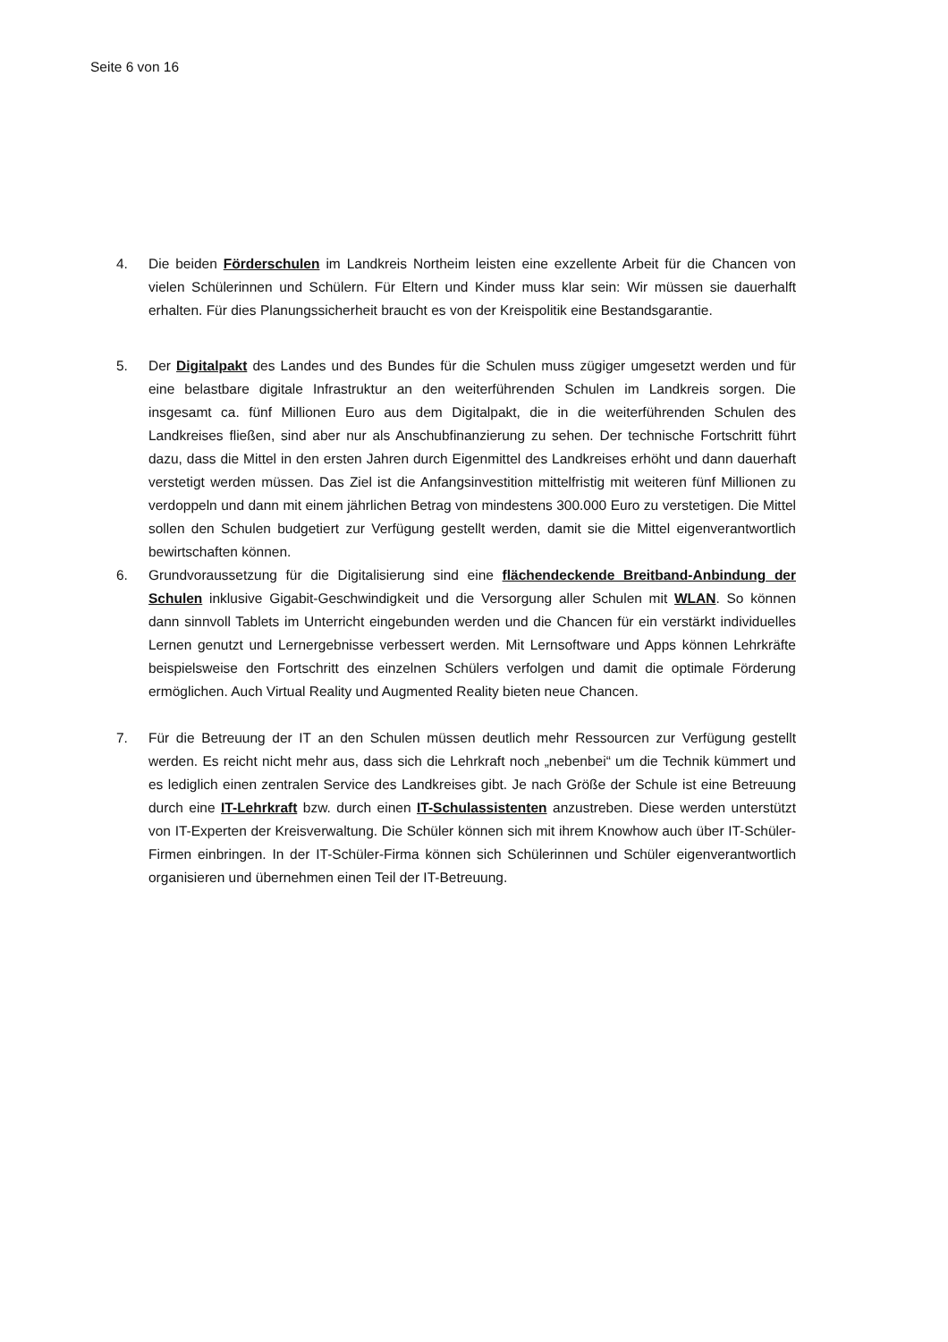Seite 6 von 16
4. Die beiden Förderschulen im Landkreis Northeim leisten eine exzellente Arbeit für die Chancen von vielen Schülerinnen und Schülern. Für Eltern und Kinder muss klar sein: Wir müssen sie dauerhalft erhalten. Für dies Planungssicherheit braucht es von der Kreispolitik eine Bestandsgarantie.
5. Der Digitalpakt des Landes und des Bundes für die Schulen muss zügiger umgesetzt werden und für eine belastbare digitale Infrastruktur an den weiterführenden Schulen im Landkreis sorgen. Die insgesamt ca. fünf Millionen Euro aus dem Digitalpakt, die in die weiterführenden Schulen des Landkreises fließen, sind aber nur als Anschubfinanzierung zu sehen. Der technische Fortschritt führt dazu, dass die Mittel in den ersten Jahren durch Eigenmittel des Landkreises erhöht und dann dauerhaft verstetigt werden müssen. Das Ziel ist die Anfangsinvestition mittelfristig mit weiteren fünf Millionen zu verdoppeln und dann mit einem jährlichen Betrag von mindestens 300.000 Euro zu verstetigen. Die Mittel sollen den Schulen budgetiert zur Verfügung gestellt werden, damit sie die Mittel eigenverantwortlich bewirtschaften können.
6. Grundvoraussetzung für die Digitalisierung sind eine flächendeckende Breitband-Anbindung der Schulen inklusive Gigabit-Geschwindigkeit und die Versorgung aller Schulen mit WLAN. So können dann sinnvoll Tablets im Unterricht eingebunden werden und die Chancen für ein verstärkt individuelles Lernen genutzt und Lernergebnisse verbessert werden. Mit Lernsoftware und Apps können Lehrkräfte beispielsweise den Fortschritt des einzelnen Schülers verfolgen und damit die optimale Förderung ermöglichen. Auch Virtual Reality und Augmented Reality bieten neue Chancen.
7. Für die Betreuung der IT an den Schulen müssen deutlich mehr Ressourcen zur Verfügung gestellt werden. Es reicht nicht mehr aus, dass sich die Lehrkraft noch „nebenbei“ um die Technik kümmert und es lediglich einen zentralen Service des Landkreises gibt. Je nach Größe der Schule ist eine Betreuung durch eine IT-Lehrkraft bzw. durch einen IT-Schulassistenten anzustreben. Diese werden unterstützt von IT-Experten der Kreisverwaltung. Die Schüler können sich mit ihrem Knowhow auch über IT-Schüler-Firmen einbringen. In der IT-Schüler-Firma können sich Schülerinnen und Schüler eigenverantwortlich organisieren und übernehmen einen Teil der IT-Betreuung.